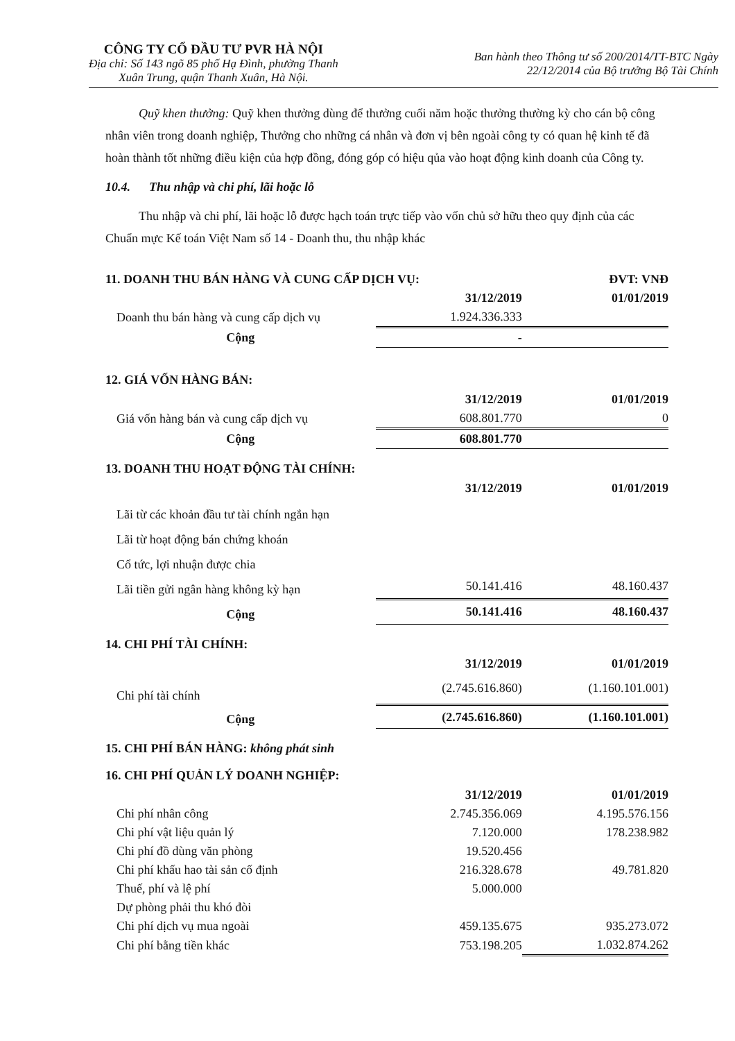CÔNG TY CỔ ĐẦU TƯ PVR HÀ NỘI
Địa chỉ: Số 143 ngõ 85 phố Hạ Đình, phường Thanh
Xuân Trung, quận Thanh Xuân, Hà Nội.
Ban hành theo Thông tư số 200/2014/TT-BTC Ngày
22/12/2014 của Bộ trưởng Bộ Tài Chính
Quỹ khen thưởng: Quỹ khen thưởng dùng để thưởng cuối năm hoặc thưởng thường kỳ cho cán bộ công nhân viên trong doanh nghiệp, Thưởng cho những cá nhân và đơn vị bên ngoài công ty có quan hệ kinh tế đã hoàn thành tốt những điều kiện của hợp đồng, đóng góp có hiệu qủa vào hoạt động kinh doanh của Công ty.
10.4. Thu nhập và chi phí, lãi hoặc lỗ
Thu nhập và chi phí, lãi hoặc lỗ được hạch toán trực tiếp vào vốn chủ sở hữu theo quy định của các Chuẩn mực Kế toán Việt Nam số 14 - Doanh thu, thu nhập khác
| 11. DOANH THU BÁN HÀNG VÀ CUNG CẤP DỊCH VỤ: | | ĐVT: VNĐ |
| | 31/12/2019 | 01/01/2019 |
| Doanh thu bán hàng và cung cấp dịch vụ | 1.924.336.333 | |
| Cộng | - | |
12. GIÁ VỐN HÀNG BÁN:
| | 31/12/2019 | 01/01/2019 |
| Giá vốn hàng bán và cung cấp dịch vụ | 608.801.770 | 0 |
| Cộng | 608.801.770 | |
13. DOANH THU HOẠT ĐỘNG TÀI CHÍNH:
| | 31/12/2019 | 01/01/2019 |
| Lãi từ các khoản đầu tư tài chính ngắn hạn | | |
| Lãi từ hoạt động bán chứng khoán | | |
| Cổ tức, lợi nhuận được chia | | |
| Lãi tiền gửi ngân hàng không kỳ hạn | 50.141.416 | 48.160.437 |
| Cộng | 50.141.416 | 48.160.437 |
14. CHI PHÍ TÀI CHÍNH:
| | 31/12/2019 | 01/01/2019 |
| Chi phí tài chính | (2.745.616.860) | (1.160.101.001) |
| Cộng | (2.745.616.860) | (1.160.101.001) |
15. CHI PHÍ BÁN HÀNG: không phát sinh
16. CHI PHÍ QUẢN LÝ DOANH NGHIỆP:
| | 31/12/2019 | 01/01/2019 |
| Chi phí nhân công | 2.745.356.069 | 4.195.576.156 |
| Chi phí vật liệu quản lý | 7.120.000 | 178.238.982 |
| Chi phí đồ dùng văn phòng | 19.520.456 | |
| Chi phí khấu hao tài sản cố định | 216.328.678 | 49.781.820 |
| Thuế, phí và lệ phí | 5.000.000 | |
| Dự phòng phải thu khó đòi | | |
| Chi phí dịch vụ mua ngoài | 459.135.675 | 935.273.072 |
| Chi phí bằng tiền khác | 753.198.205 | 1.032.874.262 |